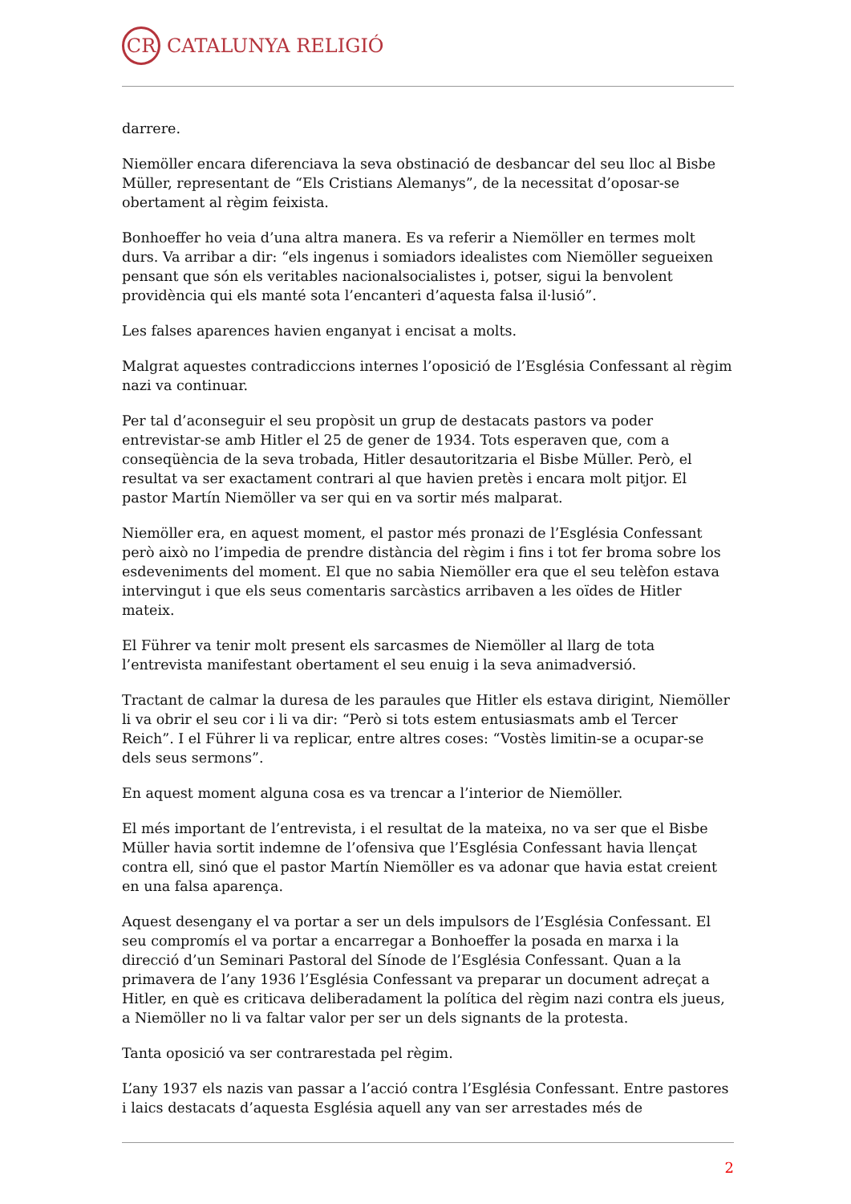CR
CATALUNYA RELIGIÓ
darrere.
Niemöller encara diferenciava la seva obstinació de desbancar del seu lloc al Bisbe Müller, representant de “Els Cristians Alemanys”, de la necessitat d’oposar-se obertament al règim feixista.
Bonhoeffer ho veia d’una altra manera. Es va referir a Niemöller en termes molt durs. Va arribar a dir: “els ingenus i somiadors idealistes com Niemöller segueixen pensant que són els veritables nacionalsocialistes i, potser, sigui la benvolent providència qui els manté sota l’encanteri d’aquesta falsa il·lusió”.
Les falses aparences havien enganyat i encisat a molts.
Malgrat aquestes contradiccions internes l’oposició de l’Església Confessant al règim nazi va continuar.
Per tal d’aconseguir el seu propòsit un grup de destacats pastors va poder entrevistar-se amb Hitler el 25 de gener de 1934. Tots esperaven que, com a conseqüència de la seva trobada, Hitler desautoritzaria el Bisbe Müller. Però, el resultat va ser exactament contrari al que havien pretès i encara molt pitjor. El pastor Martín Niemöller va ser qui en va sortir més malparat.
Niemöller era, en aquest moment, el pastor més pronazi de l’Església Confessant però això no l’impedia de prendre distància del règim i fins i tot fer broma sobre los esdeveniments del moment. El que no sabia Niemöller era que el seu telèfon estava intervingut i que els seus comentaris sarcàstics arribaven a les oïdes de Hitler mateix.
El Führer va tenir molt present els sarcasmes de Niemöller al llarg de tota l’entrevista manifestant obertament el seu enuig i la seva animadversió.
Tractant de calmar la duresa de les paraules que Hitler els estava dirigint, Niemöller li va obrir el seu cor i li va dir: “Però si tots estem entusiasmats amb el Tercer Reich”. I el Führer li va replicar, entre altres coses: “Vostès limitin-se a ocupar-se dels seus sermons”.
En aquest moment alguna cosa es va trencar a l’interior de Niemöller.
El més important de l’entrevista, i el resultat de la mateixa, no va ser que el Bisbe Müller havia sortit indemne de l’ofensiva que l’Església Confessant havia llençat contra ell, sinó que el pastor Martín Niemöller es va adonar que havia estat creient en una falsa aparença.
Aquest desengany el va portar a ser un dels impulsors de l’Església Confessant. El seu compromís el va portar a encarregar a Bonhoeffer la posada en marxa i la direcció d’un Seminari Pastoral del Sínode de l’Església Confessant. Quan a la primavera de l’any 1936 l’Església Confessant va preparar un document adreçat a Hitler, en què es criticava deliberadament la política del règim nazi contra els jueus, a Niemöller no li va faltar valor per ser un dels signants de la protesta.
Tanta oposició va ser contrarestada pel règim.
L’any 1937 els nazis van passar a l’acció contra l’Església Confessant. Entre pastores i laics destacats d’aquesta Església aquell any van ser arrestades més de
2